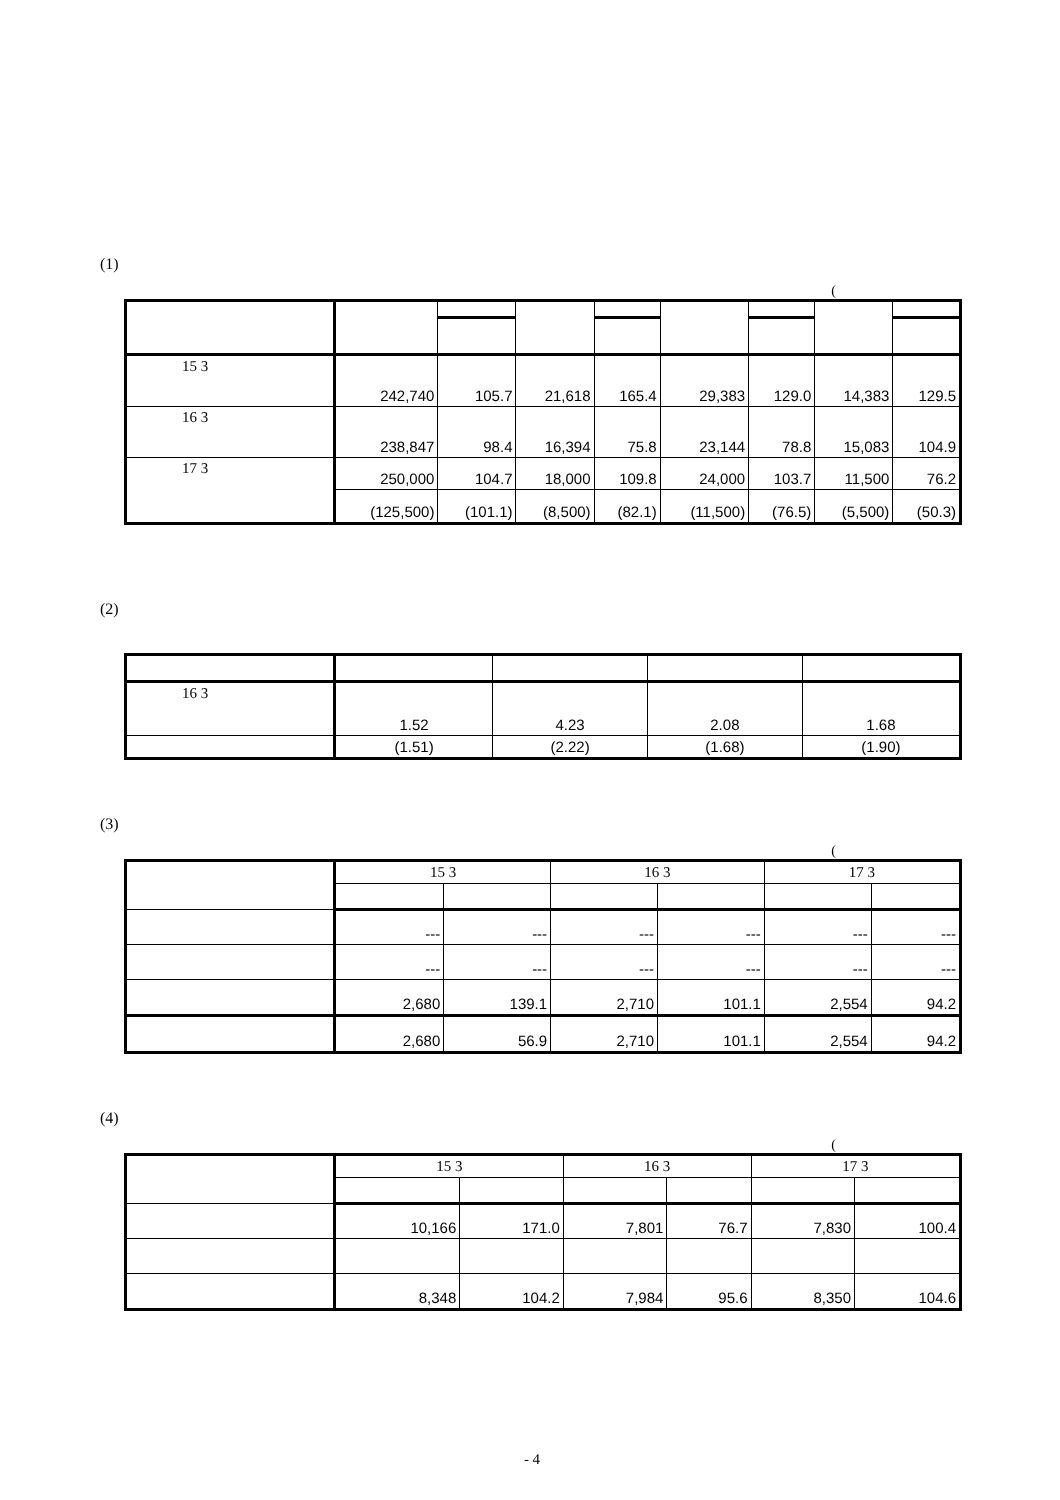(1)
(
| 15 3 | 242,740 | 105.7 | 21,618 | 165.4 | 29,383 | 129.0 | 14,383 | 129.5 |
| 16 3 | 238,847 | 98.4 | 16,394 | 75.8 | 23,144 | 78.8 | 15,083 | 104.9 |
| 17 3 | 250,000 | 104.7 | 18,000 | 109.8 | 24,000 | 103.7 | 11,500 | 76.2 |
| | (125,500) | (101.1) | (8,500) | (82.1) | (11,500) | (76.5) | (5,500) | (50.3) |
(2)
| 16 3 | 1.52 | 4.23 | 2.08 | 1.68 |
| | (1.51) | (2.22) | (1.68) | (1.90) |
(3)
(
| | 15 3 | | 16 3 | | 17 3 | |
| | --- | --- | --- | --- | --- | --- |
| | --- | --- | --- | --- | --- | --- |
| | 2,680 | 139.1 | 2,710 | 101.1 | 2,554 | 94.2 |
| | 2,680 | 56.9 | 2,710 | 101.1 | 2,554 | 94.2 |
(4)
(
| | 15 3 | | 16 3 | | 17 3 | |
| | 10,166 | 171.0 | 7,801 | 76.7 | 7,830 | 100.4 |
| | 8,348 | 104.2 | 7,984 | 95.6 | 8,350 | 104.6 |
- 4